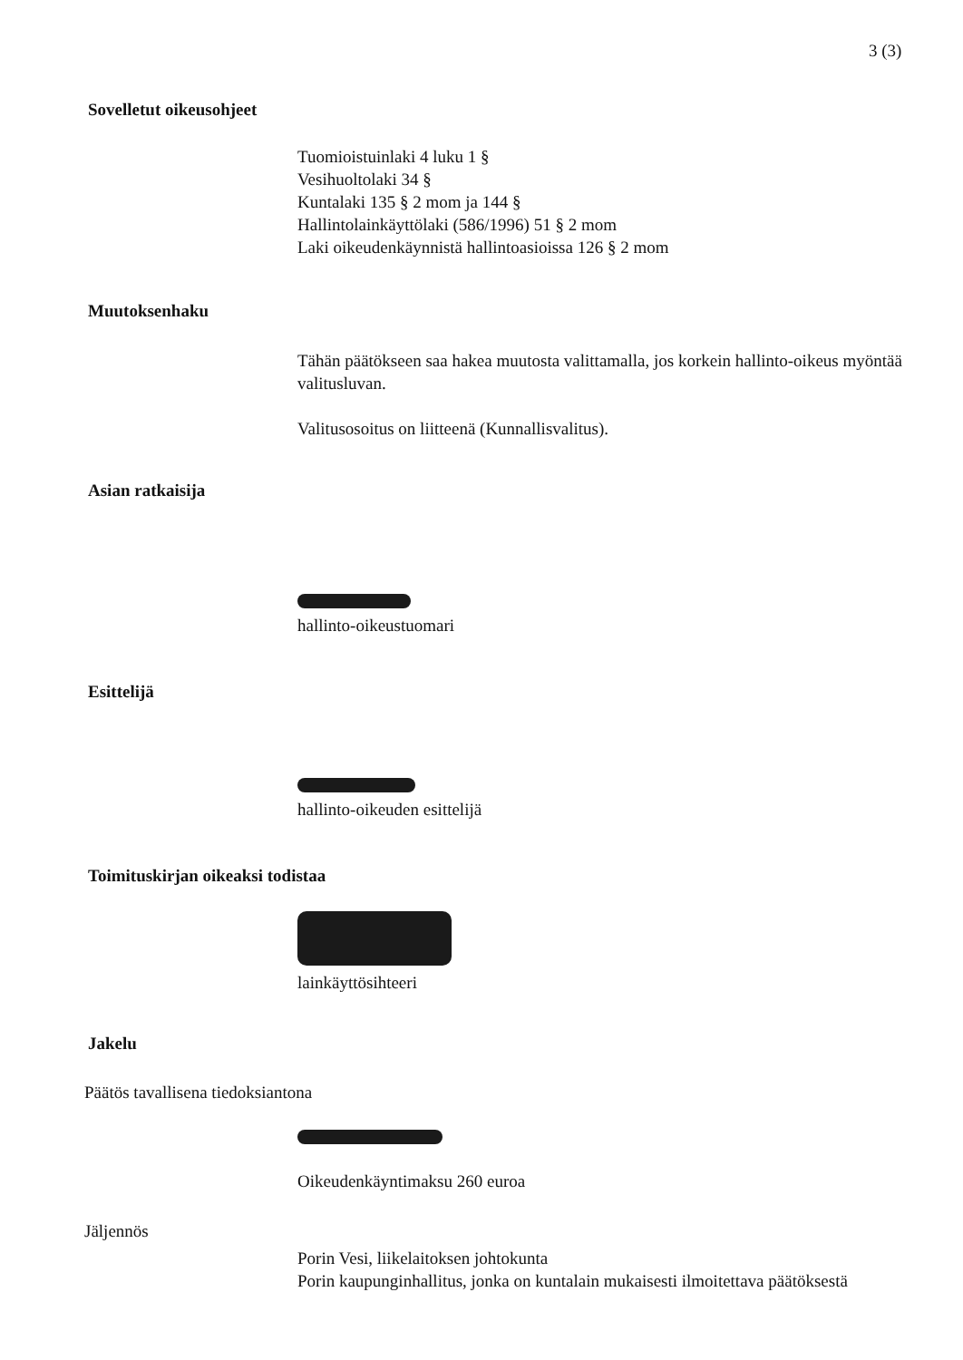3 (3)
Sovelletut oikeusohjeet
Tuomioistuinlaki 4 luku 1 §
Vesihuoltolaki 34 §
Kuntalaki 135 § 2 mom ja 144 §
Hallintolainkäyttölaki (586/1996) 51 § 2 mom
Laki oikeudenkäynnistä hallintoasioissa 126 § 2 mom
Muutoksenhaku
Tähän päätökseen saa hakea muutosta valittamalla, jos korkein hallinto-oikeus myöntää valitusluvan.
Valitusosoitus on liitteenä (Kunnallisvalitus).
Asian ratkaisija
hallinto-oikeustuomari
Esittelijä
hallinto-oikeuden esittelijä
Toimituskirjan oikeaksi todistaa
lainkäyttösihteeri
Jakelu
Päätös tavallisena tiedoksiantona
Oikeudenkäyntimaksu 260 euroa
Jäljennös
Porin Vesi, liikelaitoksen johtokunta
Porin kaupunginhallitus, jonka on kuntalain mukaisesti ilmoitettava päätöksestä